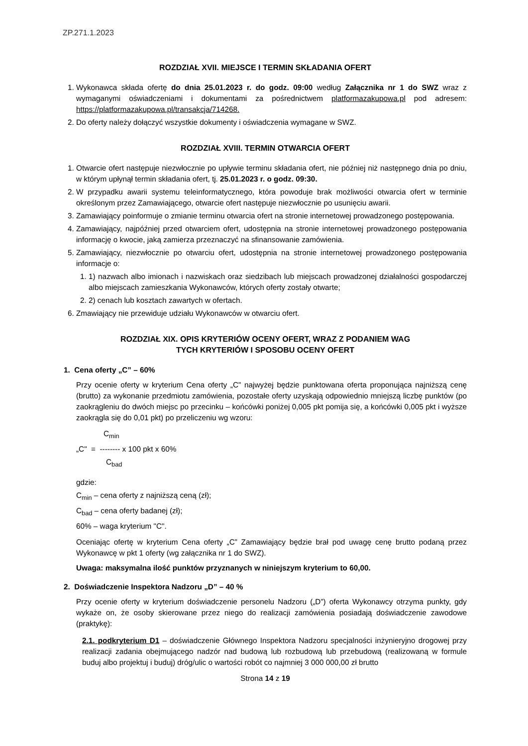ZP.271.1.2023
ROZDZIAŁ XVII. MIEJSCE I TERMIN SKŁADANIA OFERT
1. Wykonawca składa ofertę do dnia 25.01.2023 r. do godz. 09:00 według Załącznika nr 1 do SWZ wraz z wymaganymi oświadczeniami i dokumentami za pośrednictwem platformazakupowa.pl pod adresem: https://platformazakupowa.pl/transakcja/714268.
2. Do oferty należy dołączyć wszystkie dokumenty i oświadczenia wymagane w SWZ.
ROZDZIAŁ XVIII. TERMIN OTWARCIA OFERT
1. Otwarcie ofert następuje niezwłocznie po upływie terminu składania ofert, nie później niż następnego dnia po dniu, w którym upłynął termin składania ofert, tj. 25.01.2023 r. o godz. 09:30.
2. W przypadku awarii systemu teleinformatycznego, która powoduje brak możliwości otwarcia ofert w terminie określonym przez Zamawiającego, otwarcie ofert następuje niezwłocznie po usunięciu awarii.
3. Zamawiający poinformuje o zmianie terminu otwarcia ofert na stronie internetowej prowadzonego postępowania.
4. Zamawiający, najpóźniej przed otwarciem ofert, udostępnia na stronie internetowej prowadzonego postępowania informację o kwocie, jaką zamierza przeznaczyć na sfinansowanie zamówienia.
5. Zamawiający, niezwłocznie po otwarciu ofert, udostępnia na stronie internetowej prowadzonego postępowania informacje o:
1. 1) nazwach albo imionach i nazwiskach oraz siedzibach lub miejscach prowadzonej działalności gospodarczej albo miejscach zamieszkania Wykonawców, których oferty zostały otwarte;
2. 2) cenach lub kosztach zawartych w ofertach.
6. Zmawiający nie przewiduje udziału Wykonawców w otwarciu ofert.
ROZDZIAŁ XIX. OPIS KRYTERIÓW OCENY OFERT, WRAZ Z PODANIEM WAG
TYCH KRYTERIÓW I SPOSOBU OCENY OFERT
1. Cena oferty „C” – 60%
Przy ocenie oferty w kryterium Cena oferty „C" najwyżej będzie punktowana oferta proponująca najniższą cenę (brutto) za wykonanie przedmiotu zamówienia, pozostałe oferty uzyskają odpowiednio mniejszą liczbę punktów (po zaokrągleniu do dwóch miejsc po przecinku – końcówki poniżej 0,005 pkt pomija się, a końcówki 0,005 pkt i wyższe zaokrągla się do 0,01 pkt) po przeliczeniu wg wzoru:
C<sub>min</sub>
„C" = -------- x 100 pkt x 60%
C<sub>bad</sub>
gdzie:
C<sub>min</sub> – cena oferty z najniższą ceną (zł);
C<sub>bad</sub> – cena oferty badanej (zł);
60% – waga kryterium "C".
Oceniając ofertę w kryterium Cena oferty „C” Zamawiający będzie brał pod uwagę cenę brutto podaną przez Wykonawcę w pkt 1 oferty (wg załącznika nr 1 do SWZ).
Uwaga: maksymalna ilość punktów przyznanych w niniejszym kryterium to 60,00.
2. Doświadczenie Inspektora Nadzoru „D” – 40 %
Przy ocenie oferty w kryterium doświadczenie personelu Nadzoru („D”) oferta Wykonawcy otrzyma punkty, gdy wykaże on, że osoby skierowane przez niego do realizacji zamówienia posiadają doświadczenie zawodowe (praktykę):
2.1. podkryterium D1 – doświadczenie Głównego Inspektora Nadzoru specjalności inżynieryjno drogowej przy realizacji zadania obejmującego nadzór nad budową lub rozbudową lub przebudową (realizowaną w formule buduj albo projektuj i buduj) dróg/ulic o wartości robót co najmniej 3 000 000,00 zł brutto
Strona 14 z 19